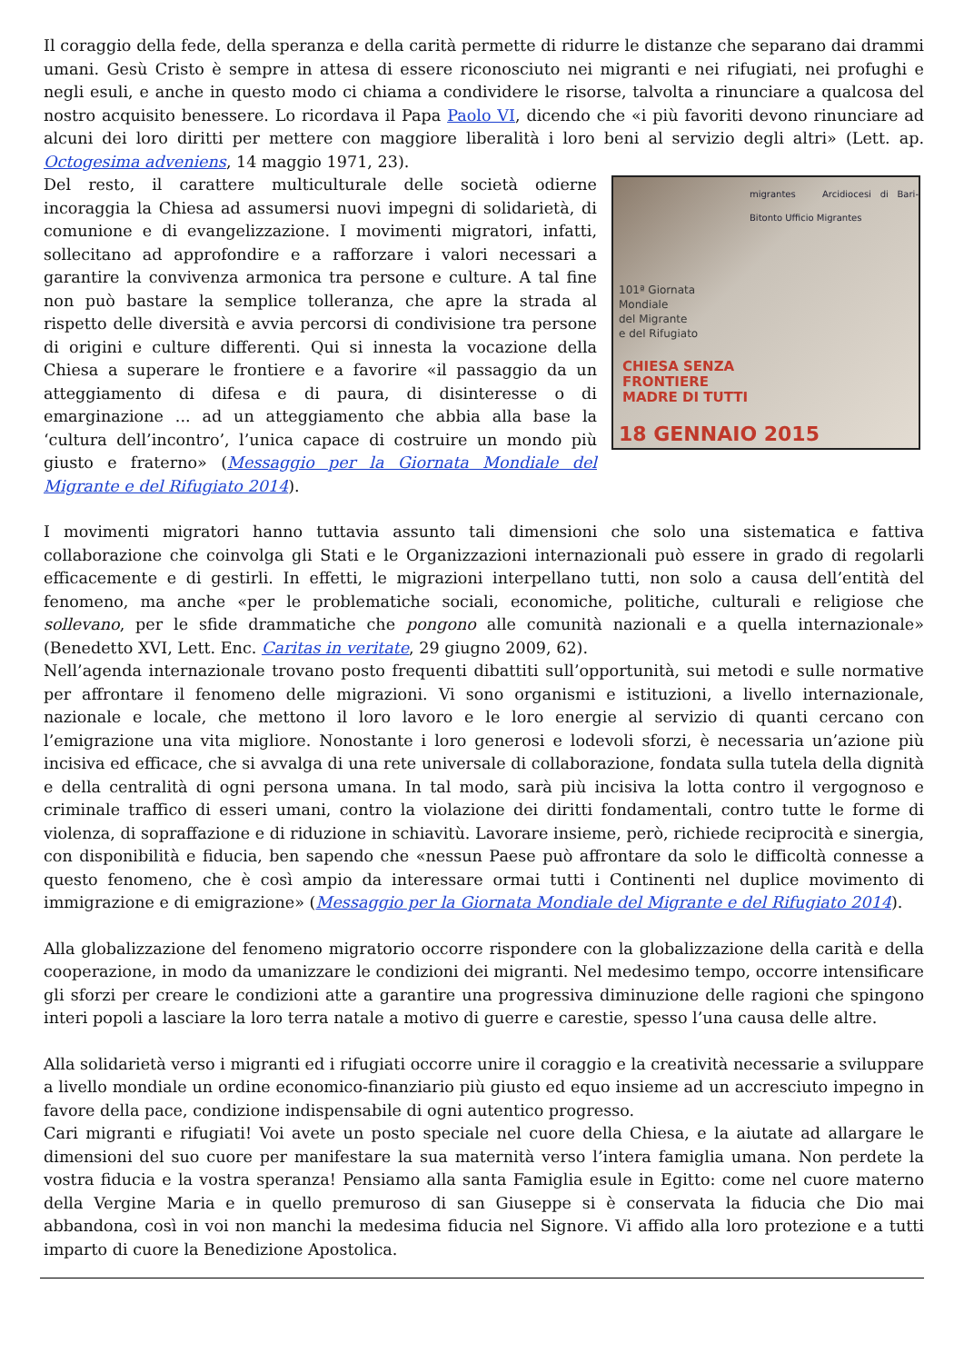Il coraggio della fede, della speranza e della carità permette di ridurre le distanze che separano dai drammi umani. Gesù Cristo è sempre in attesa di essere riconosciuto nei migranti e nei rifugiati, nei profughi e negli esuli, e anche in questo modo ci chiama a condividere le risorse, talvolta a rinunciare a qualcosa del nostro acquisito benessere. Lo ricordava il Papa Paolo VI, dicendo che «i più favoriti devono rinunciare ad alcuni dei loro diritti per mettere con maggiore liberalità i loro beni al servizio degli altri» (Lett. ap. Octogesima adveniens, 14 maggio 1971, 23).
migrantes Arcidiocesi di Bari-Bitonto Ufficio Migrantes
101ª Giornata
Mondiale
del Migrante
e del Rifugiato
CHIESA SENZA
FRONTIERE
MADRE DI TUTTI
18 GENNAIO 2015
Del resto, il carattere multiculturale delle società odierne incoraggia la Chiesa ad assumersi nuovi impegni di solidarietà, di comunione e di evangelizzazione. I movimenti migratori, infatti, sollecitano ad approfondire e a rafforzare i valori necessari a garantire la convivenza armonica tra persone e culture. A tal fine non può bastare la semplice tolleranza, che apre la strada al rispetto delle diversità e avvia percorsi di condivisione tra persone di origini e culture differenti. Qui si innesta la vocazione della Chiesa a superare le frontiere e a favorire «il passaggio da un atteggiamento di difesa e di paura, di disinteresse o di emarginazione ... ad un atteggiamento che abbia alla base la ‘cultura dell’incontro’, l’unica capace di costruire un mondo più giusto e fraterno» (Messaggio per la Giornata Mondiale del Migrante e del Rifugiato 2014).
I movimenti migratori hanno tuttavia assunto tali dimensioni che solo una sistematica e fattiva collaborazione che coinvolga gli Stati e le Organizzazioni internazionali può essere in grado di regolarli efficacemente e di gestirli. In effetti, le migrazioni interpellano tutti, non solo a causa dell’entità del fenomeno, ma anche «per le problematiche sociali, economiche, politiche, culturali e religiose che sollevano, per le sfide drammatiche che pongono alle comunità nazionali e a quella internazionale» (Benedetto XVI, Lett. Enc. Caritas in veritate, 29 giugno 2009, 62).
Nell’agenda internazionale trovano posto frequenti dibattiti sull’opportunità, sui metodi e sulle normative per affrontare il fenomeno delle migrazioni. Vi sono organismi e istituzioni, a livello internazionale, nazionale e locale, che mettono il loro lavoro e le loro energie al servizio di quanti cercano con l’emigrazione una vita migliore. Nonostante i loro generosi e lodevoli sforzi, è necessaria un’azione più incisiva ed efficace, che si avvalga di una rete universale di collaborazione, fondata sulla tutela della dignità e della centralità di ogni persona umana. In tal modo, sarà più incisiva la lotta contro il vergognoso e criminale traffico di esseri umani, contro la violazione dei diritti fondamentali, contro tutte le forme di violenza, di sopraffazione e di riduzione in schiavitù. Lavorare insieme, però, richiede reciprocità e sinergia, con disponibilità e fiducia, ben sapendo che «nessun Paese può affrontare da solo le difficoltà connesse a questo fenomeno, che è così ampio da interessare ormai tutti i Continenti nel duplice movimento di immigrazione e di emigrazione» (Messaggio per la Giornata Mondiale del Migrante e del Rifugiato 2014).
Alla globalizzazione del fenomeno migratorio occorre rispondere con la globalizzazione della carità e della cooperazione, in modo da umanizzare le condizioni dei migranti. Nel medesimo tempo, occorre intensificare gli sforzi per creare le condizioni atte a garantire una progressiva diminuzione delle ragioni che spingono interi popoli a lasciare la loro terra natale a motivo di guerre e carestie, spesso l’una causa delle altre.
Alla solidarietà verso i migranti ed i rifugiati occorre unire il coraggio e la creatività necessarie a sviluppare a livello mondiale un ordine economico-finanziario più giusto ed equo insieme ad un accresciuto impegno in favore della pace, condizione indispensabile di ogni autentico progresso.
Cari migranti e rifugiati! Voi avete un posto speciale nel cuore della Chiesa, e la aiutate ad allargare le dimensioni del suo cuore per manifestare la sua maternità verso l’intera famiglia umana. Non perdete la vostra fiducia e la vostra speranza! Pensiamo alla santa Famiglia esule in Egitto: come nel cuore materno della Vergine Maria e in quello premuroso di san Giuseppe si è conservata la fiducia che Dio mai abbandona, così in voi non manchi la medesima fiducia nel Signore. Vi affido alla loro protezione e a tutti imparto di cuore la Benedizione Apostolica.